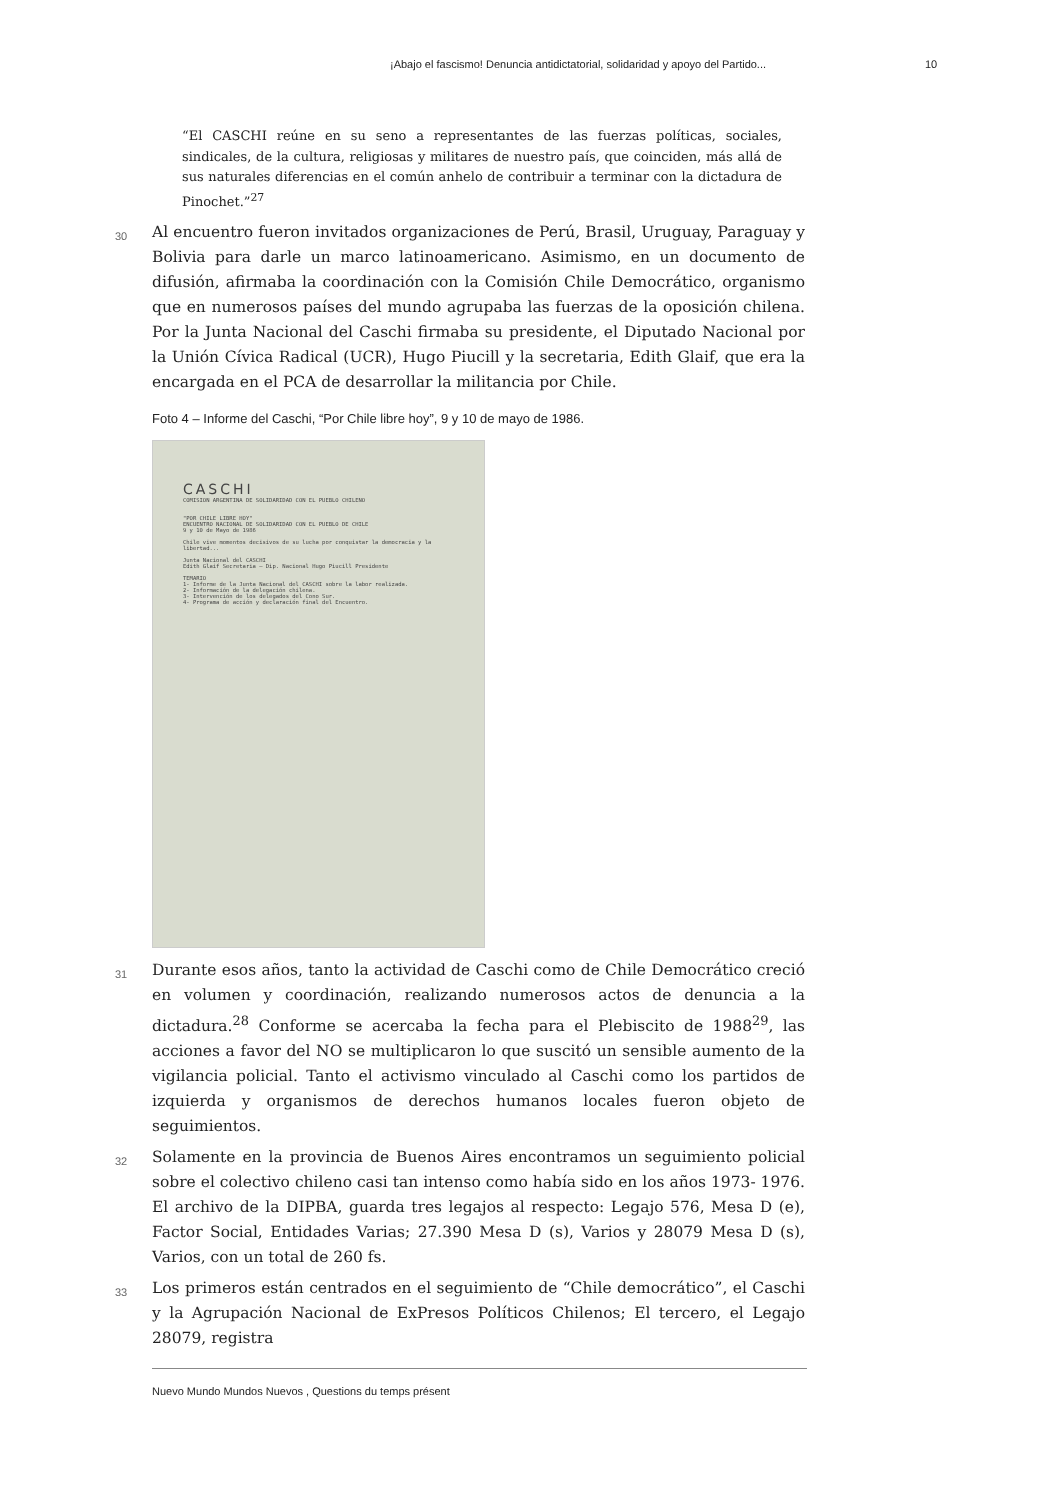¡Abajo el fascismo! Denuncia antidictatorial, solidaridad y apoyo del Partido... 10
“El CASCHI reúne en su seno a representantes de las fuerzas políticas, sociales, sindicales, de la cultura, religiosas y militares de nuestro país, que coinciden, más allá de sus naturales diferencias en el común anhelo de contribuir a terminar con la dictadura de Pinochet.”<sup>27</sup>
30
Al encuentro fueron invitados organizaciones de Perú, Brasil, Uruguay, Paraguay y Bolivia para darle un marco latinoamericano. Asimismo, en un documento de difusión, afirmaba la coordinación con la Comisión Chile Democrático, organismo que en numerosos países del mundo agrupaba las fuerzas de la oposición chilena. Por la Junta Nacional del Caschi firmaba su presidente, el Diputado Nacional por la Unión Cívica Radical (UCR), Hugo Piucill y la secretaria, Edith Glaif, que era la encargada en el PCA de desarrollar la militancia por Chile.
Foto 4 – Informe del Caschi, “Por Chile libre hoy”, 9 y 10 de mayo de 1986.
CASCHI
COMISION ARGENTINA DE SOLIDARIDAD CON EL PUEBLO CHILENO
"POR CHILE LIBRE HOY"
ENCUENTRO NACIONAL DE SOLIDARIDAD CON EL PUEBLO DE CHILE
9 y 10 de Mayo de 1986
Chile vive momentos decisivos de su lucha por conquistar la democracia y la libertad...
Junta Nacional del CASCHI
Edith Glaif Secretaria — Dip. Nacional Hugo Piucill Presidente
TEMARIO
1- Informe de la Junta Nacional del CASCHI sobre la labor realizada.
2- Información de la delegación chilena.
3- Intervención de los delegados del Cono Sur.
4- Programa de acción y declaración final del Encuentro.
31
Durante esos años, tanto la actividad de Caschi como de Chile Democrático creció en volumen y coordinación, realizando numerosos actos de denuncia a la dictadura.<sup>28</sup> Conforme se acercaba la fecha para el Plebiscito de 1988<sup>29</sup>, las acciones a favor del NO se multiplicaron lo que suscitó un sensible aumento de la vigilancia policial. Tanto el activismo vinculado al Caschi como los partidos de izquierda y organismos de derechos humanos locales fueron objeto de seguimientos.
32
Solamente en la provincia de Buenos Aires encontramos un seguimiento policial sobre el colectivo chileno casi tan intenso como había sido en los años 1973- 1976. El archivo de la DIPBA, guarda tres legajos al respecto: Legajo 576, Mesa D (e), Factor Social, Entidades Varias; 27.390 Mesa D (s), Varios y 28079 Mesa D (s), Varios, con un total de 260 fs.
33
Los primeros están centrados en el seguimiento de “Chile democrático”, el Caschi y la Agrupación Nacional de ExPresos Políticos Chilenos; El tercero, el Legajo 28079, registra
Nuevo Mundo Mundos Nuevos , Questions du temps présent